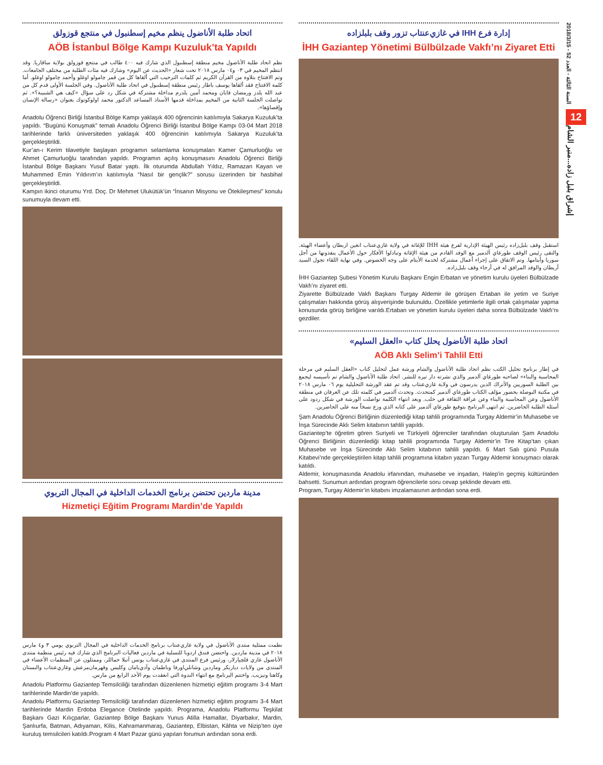اتحاد طلبة الأناضول ينظم مخيم إسطنبول في منتجع قوزولق
AÖB İstanbul Bölge Kampı Kuzuluk’ta Yapıldı
نظم اتحاد طلبة الأناضول مخيم منطقة إسطنبول الذي شارك فيه ٤٠٠ طالب في منتجع قوزولق بولاية ساقاريا. وقد انتظم المخيم في ٠٣ و٠٤ مارس ٢٠١٨ تحت شعار «الحديث عن اليوم» وشارك فيه مئات الطلبة من مختلف الجامعات. وتم الافتتاح بتلاوة من القرآن الكريم ثم كلمات الترحيب التي ألقاها كل من قمر چامولو اوغلو وأحمد چامولو اوغلو. أما كلمة الافتتاح فقد ألقاها يوسف باطار رئيس منطقة إسطنبول في اتحاد طلبة الأناضول. وفي الجلسة الأولى قدم كل من عبد الله يلدز ورمضان قايان ومحمد أمين يلدرم مداخلة مشتركة في شكل رد على سؤال «كيف هي الشبيبة؟». ثم تواصلت الجلسة الثانية من المخيم بمداخلة قدمها الأستاذ المساعد الدكتور محمد اولوكوتوك بعنوان «رسالة الإنسان وإقصاؤها».
Anadolu Öğrenci Birliği İstanbul Bölge Kampı yaklaşık 400 öğrencinin katılımıyla Sakarya Kuzuluk’ta yapıldı. “Bugünü Konuşmak” temalı Anadolu Öğrenci Birliği İstanbul Bölge Kampı 03-04 Mart 2018 tarihlerinde farklı üniversiteden yaklaşık 400 öğrencinin katılımıyla Sakarya Kuzuluk’ta gerçekleştirildi.
Kur’an-ı Kerim tilavetiyle başlayan programın selamlama konuşmaları Kamer Çamurluoğlu ve Ahmet Çamurluoğlu tarafından yapıldı. Programın açılış konuşmasını Anadolu Öğrenci Birliği İstanbul Bölge Başkanı Yusuf Batar yaptı. İlk oturumda Abdullah Yıldız, Ramazan Kayan ve Muhammed Emin Yıldırım’ın katılımıyla “Nasıl bir gençlik?” sorusu üzerinden bir hasbihal gerçekleştirildi.
Kampın ikinci oturumu Yrd. Doç. Dr Mehmet Ulukütük’ün “İnsanın Misyonu ve Ötekileşmesi” konulu sunumuyla devam etti.
مدينة ماردين تحتضن برنامج الخدمات الداخلية في المجال التربوي
Hizmetiçi Eğitim Programı Mardin’de Yapıldı
نظمت ممثلية منتدى الأناضول في ولاية غازي‌عنتاب برنامج الخدمات الداخلية في المجال التربوي يومي ٣ و٤ مارس ٢٠١٨ في مدينة ماردين. واحتضن فندق اردوبا للتسلية في ماردين فعاليات البرنامج الذي شارك فيه رئيس منظمة منتدى الأناضول غازي قلچپارلار، ورئيس فرع المنتدى في غازي‌عنتاب يونس آتيلا حماللر، وممثلون عن المنظمات الأعضاء في المنتدى من ولايات دياربكر وماردين وشانلي‌اورفا وباطمان وآدي‌يامان وكليس وقهرمان‌مرعش وغازي‌عنتاب والبستان وكاهتا ونيزيب. واختتم البرنامج مع انتهاء الندوة التي انعقدت يوم الأحد الرابع من مارس.
Anadolu Platformu Gaziantep Temsilciliği tarafından düzenlenen hizmetiçi eğitim programı 3-4 Mart tarihlerinde Mardin’de yapıldı.
Anadolu Platformu Gaziantep Temsilciliği tarafından düzenlenen hizmetiçi eğitim programı 3-4 Mart tarihlerinde Mardin Erdoba Elegance Otelinde yapıldı. Programa, Anadolu Platformu Teşkilat Başkanı Gazi Kılıçparlar, Gaziantep Bölge Başkanı Yunus Atilla Hamallar, Diyarbakır, Mardin, Şanlıurfa, Batman, Adıyaman, Kilis, Kahramanmaraş, Gaziantep, Elbistan, Kâhta ve Nizip’ten üye kuruluş temsilcileri katıldı.Program 4 Mart Pazar günü yapılan forumun ardından sona erdi.
إدارة فرع IHH في غازي‌عنتاب تزور وقف بلبلزاده
İHH Gaziantep Yönetimi Bülbülzade Vakfı’nı Ziyaret Etti
استقبل وقف بلبل‌زاده رئيس الهيئة الإدارية لفرع هيئة IHH للإغاثة في ولاية غازي‌عنتاب انغين اربطان وأعضاء الهيئة. والتقى رئيس الوقف طورغاي آلدمير مع الوفد القادم من هيئة الإغاثة وتبادلوا الأفكار حول الأعمال ينفذونها من أجل سوريا وأيتامها. وتم الاتفاق على إجراء أعمال مشتركة لخدمة الأيتام على وجه الخصوص. وفي نهاية اللقاء تجول السيد أربطان والوفد المرافق له في أرجاء وقف بلبل‌زاده.
İHH Gaziantep Şubesi Yönetim Kurulu Başkanı Engin Erbatan ve yönetim kurulu üyeleri Bülbülzade Vakfı’nı ziyaret etti.
Ziyarette Bülbülzade Vakfı Başkanı Turgay Aldemir ile görüşen Ertaban ile yetim ve Suriye çalışmaları hakkında görüş alışverişinde bulunuldu. Özellikle yetimlerle ilgili ortak çalışmalar yapma konusunda görüş birliğine varıldı.Ertaban ve yönetim kurulu üyeleri daha sonra Bülbülzade Vakfı’nı gezdiler.
اتحاد طلبة الأناضول يحلل كتاب «العقل السليم»
AÖB Aklı Selim’i Tahlil Etti
في إطار برنامج تحليل الكتب نظم اتحاد طلبة الأناضول والشام ورشة عمل لتحليل كتاب «العقل السليم في مرحلة المحاسبة والبناء» لصاحبه طورغاي آلدمير والذي نشرته دار تيره للنشر. اتحاد طلبة الأناضول والشام تم تأسيسه ليجمع بين الطلبة السوريين والأتراك الذين يدرسون في ولاية غازي‌عنتاب وقد تم عقد الورشة التحليلية يوم ٠٦ مارس ٢٠١٨ في مكتبة البوصلة بحضور مؤلف الكتاب طورغاي آلدمير كمتحدث. وتحدث آلدمير في كلمته تلك عن العرفان في منطقة الأناضول وعن المحاسبة والبناء وعن عراقة الثقافة في حلب. وبعد انتهاء الكلمة تواصلت الورشة في شكل ردود على أسئلة الطلبة الحاضرين. ثم انتهى البرنامج بتوقيع طورغاي آلدمير على كتابه الذي وزع نسخاً منه على الحاضرين.
Şam Anadolu Öğrenci Birliğinin düzenlediği kitap tahlili programında Turgay Aldemir’in Muhasebe ve İnşa Sürecinde Aklı Selim kitabının tahlili yapıldı.
Gaziantep’te öğretim gören Suriyeli ve Türkiyeli öğrenciler tarafından oluşturulan Şam Anadolu Öğrenci Birliğinin düzenlediği kitap tahlili programında Turgay Aldemir’in Tire Kitap’tan çıkan Muhasebe ve İnşa Sürecinde Aklı Selim kitabının tahlili yapıldı. 6 Mart Salı günü Pusula Kitabevi’nde gerçekleştirilen kitap tahlili programına kitabın yazarı Turgay Aldemir konuşmacı olarak katıldı.
Aldemir, konuşmasında Anadolu irfanından, muhasebe ve inşadan, Halep’in geçmiş kültüründen bahsetti. Sunumun ardından program öğrencilerle soru cevap şeklinde devam etti.
Program, Turgay Aldemir’in kitabını imzalamasının ardından sona erdi.
2018/3/15 - 52 السنة الثالثة - العدد
12
إشراق بلبل زاده...منبر الشام